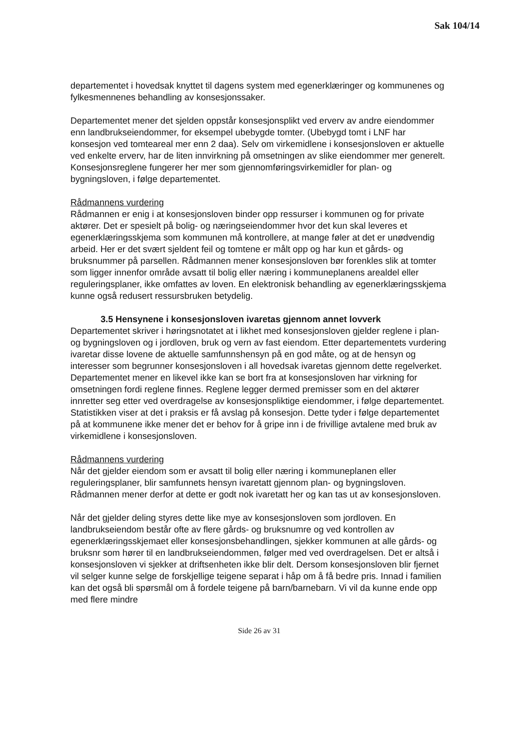Sak 104/14
departementet i hovedsak knyttet til dagens system med egenerklæringer og kommunenes og fylkesmennenes behandling av konsesjonssaker.
Departementet mener det sjelden oppstår konsesjonsplikt ved erverv av andre eiendommer enn landbrukseiendommer, for eksempel ubebygde tomter. (Ubebygd tomt i LNF har konsesjon ved tomteareal mer enn 2 daa). Selv om virkemidlene i konsesjonsloven er aktuelle ved enkelte erverv, har de liten innvirkning på omsetningen av slike eiendommer mer generelt. Konsesjonsreglene fungerer her mer som gjennomføringsvirkemidler for plan- og bygningsloven, i følge departementet.
Rådmannens vurdering
Rådmannen er enig i at konsesjonsloven binder opp ressurser i kommunen og for private aktører. Det er spesielt på bolig- og næringseiendommer hvor det kun skal leveres et egenerklæringsskjema som kommunen må kontrollere, at mange føler at det er unødvendig arbeid. Her er det svært sjeldent feil og tomtene er målt opp og har kun et gårds- og bruksnummer på parsellen. Rådmannen mener konsesjonsloven bør forenkles slik at tomter som ligger innenfor område avsatt til bolig eller næring i kommuneplanens arealdel eller reguleringsplaner, ikke omfattes av loven. En elektronisk behandling av egenerklæringsskjema kunne også redusert ressursbruken betydelig.
3.5 Hensynene i konsesjonsloven ivaretas gjennom annet lovverk
Departementet skriver i høringsnotatet at i likhet med konsesjonsloven gjelder reglene i plan- og bygningsloven og i jordloven, bruk og vern av fast eiendom. Etter departementets vurdering ivaretar disse lovene de aktuelle samfunnshensyn på en god måte, og at de hensyn og interesser som begrunner konsesjonsloven i all hovedsak ivaretas gjennom dette regelverket. Departementet mener en likevel ikke kan se bort fra at konsesjonsloven har virkning for omsetningen fordi reglene finnes. Reglene legger dermed premisser som en del aktører innretter seg etter ved overdragelse av konsesjonspliktige eiendommer, i følge departementet. Statistikken viser at det i praksis er få avslag på konsesjon. Dette tyder i følge departementet på at kommunene ikke mener det er behov for å gripe inn i de frivillige avtalene med bruk av virkemidlene i konsesjonsloven.
Rådmannens vurdering
Når det gjelder eiendom som er avsatt til bolig eller næring i kommuneplanen eller reguleringsplaner, blir samfunnets hensyn ivaretatt gjennom plan- og bygningsloven. Rådmannen mener derfor at dette er godt nok ivaretatt her og kan tas ut av konsesjonsloven.
Når det gjelder deling styres dette like mye av konsesjonsloven som jordloven. En landbrukseiendom består ofte av flere gårds- og bruksnumre og ved kontrollen av egenerklæringsskjemaet eller konsesjonsbehandlingen, sjekker kommunen at alle gårds- og bruksnr som hører til en landbrukseiendommen, følger med ved overdragelsen. Det er altså i konsesjonsloven vi sjekker at driftsenheten ikke blir delt. Dersom konsesjonsloven blir fjernet vil selger kunne selge de forskjellige teigene separat i håp om å få bedre pris. Innad i familien kan det også bli spørsmål om å fordele teigene på barn/barnebarn. Vi vil da kunne ende opp med flere mindre
Side 26 av 31